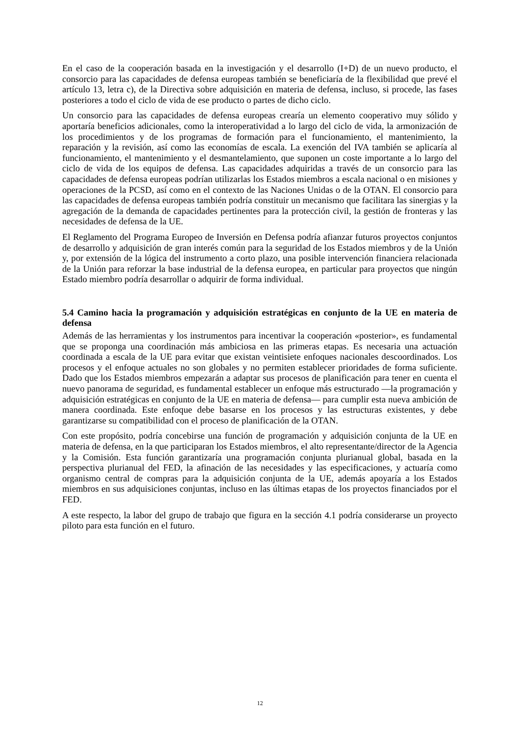En el caso de la cooperación basada en la investigación y el desarrollo (I+D) de un nuevo producto, el consorcio para las capacidades de defensa europeas también se beneficiaría de la flexibilidad que prevé el artículo 13, letra c), de la Directiva sobre adquisición en materia de defensa, incluso, si procede, las fases posteriores a todo el ciclo de vida de ese producto o partes de dicho ciclo.
Un consorcio para las capacidades de defensa europeas crearía un elemento cooperativo muy sólido y aportaría beneficios adicionales, como la interoperatividad a lo largo del ciclo de vida, la armonización de los procedimientos y de los programas de formación para el funcionamiento, el mantenimiento, la reparación y la revisión, así como las economías de escala. La exención del IVA también se aplicaría al funcionamiento, el mantenimiento y el desmantelamiento, que suponen un coste importante a lo largo del ciclo de vida de los equipos de defensa. Las capacidades adquiridas a través de un consorcio para las capacidades de defensa europeas podrían utilizarlas los Estados miembros a escala nacional o en misiones y operaciones de la PCSD, así como en el contexto de las Naciones Unidas o de la OTAN. El consorcio para las capacidades de defensa europeas también podría constituir un mecanismo que facilitara las sinergias y la agregación de la demanda de capacidades pertinentes para la protección civil, la gestión de fronteras y las necesidades de defensa de la UE.
El Reglamento del Programa Europeo de Inversión en Defensa podría afianzar futuros proyectos conjuntos de desarrollo y adquisición de gran interés común para la seguridad de los Estados miembros y de la Unión y, por extensión de la lógica del instrumento a corto plazo, una posible intervención financiera relacionada de la Unión para reforzar la base industrial de la defensa europea, en particular para proyectos que ningún Estado miembro podría desarrollar o adquirir de forma individual.
5.4 Camino hacia la programación y adquisición estratégicas en conjunto de la UE en materia de defensa
Además de las herramientas y los instrumentos para incentivar la cooperación «posterior», es fundamental que se proponga una coordinación más ambiciosa en las primeras etapas. Es necesaria una actuación coordinada a escala de la UE para evitar que existan veintisiete enfoques nacionales descoordinados. Los procesos y el enfoque actuales no son globales y no permiten establecer prioridades de forma suficiente. Dado que los Estados miembros empezarán a adaptar sus procesos de planificación para tener en cuenta el nuevo panorama de seguridad, es fundamental establecer un enfoque más estructurado —la programación y adquisición estratégicas en conjunto de la UE en materia de defensa— para cumplir esta nueva ambición de manera coordinada. Este enfoque debe basarse en los procesos y las estructuras existentes, y debe garantizarse su compatibilidad con el proceso de planificación de la OTAN.
Con este propósito, podría concebirse una función de programación y adquisición conjunta de la UE en materia de defensa, en la que participaran los Estados miembros, el alto representante/director de la Agencia y la Comisión. Esta función garantizaría una programación conjunta plurianual global, basada en la perspectiva plurianual del FED, la afinación de las necesidades y las especificaciones, y actuaría como organismo central de compras para la adquisición conjunta de la UE, además apoyaría a los Estados miembros en sus adquisiciones conjuntas, incluso en las últimas etapas de los proyectos financiados por el FED.
A este respecto, la labor del grupo de trabajo que figura en la sección 4.1 podría considerarse un proyecto piloto para esta función en el futuro.
12